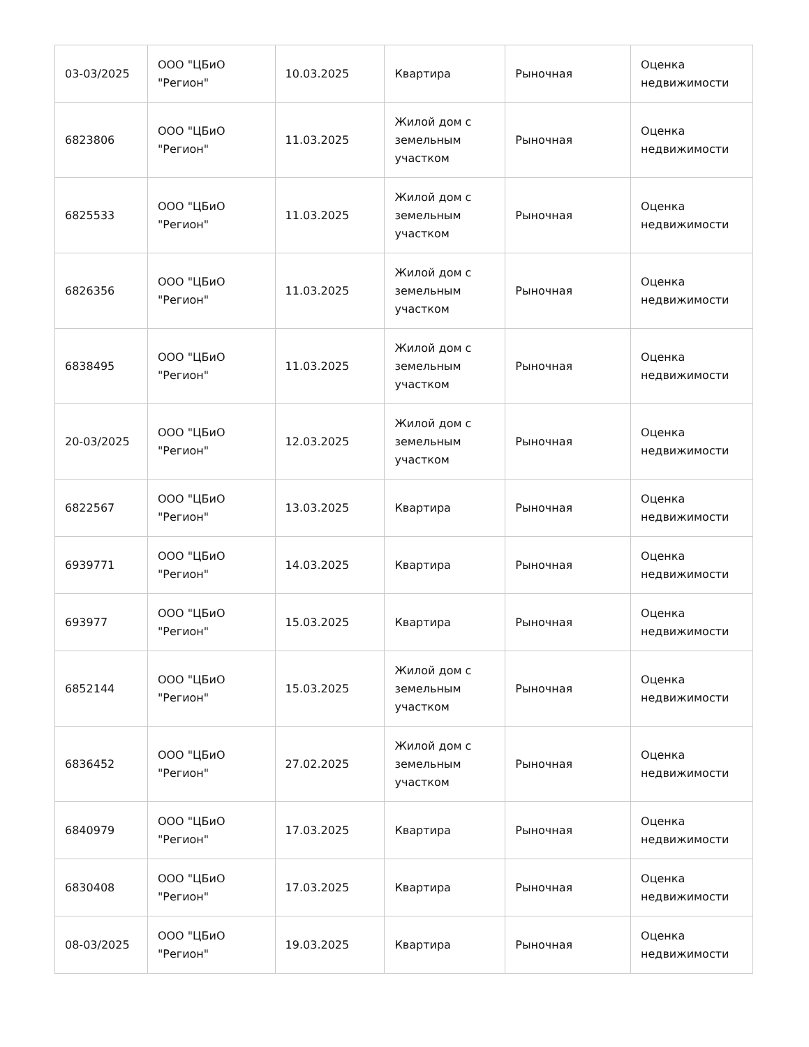| 03-03/2025 | ООО "ЦБиО "Регион" | 10.03.2025 | Квартира | Рыночная | Оценка недвижимости |
| 6823806 | ООО "ЦБиО "Регион" | 11.03.2025 | Жилой дом с земельным участком | Рыночная | Оценка недвижимости |
| 6825533 | ООО "ЦБиО "Регион" | 11.03.2025 | Жилой дом с земельным участком | Рыночная | Оценка недвижимости |
| 6826356 | ООО "ЦБиО "Регион" | 11.03.2025 | Жилой дом с земельным участком | Рыночная | Оценка недвижимости |
| 6838495 | ООО "ЦБиО "Регион" | 11.03.2025 | Жилой дом с земельным участком | Рыночная | Оценка недвижимости |
| 20-03/2025 | ООО "ЦБиО "Регион" | 12.03.2025 | Жилой дом с земельным участком | Рыночная | Оценка недвижимости |
| 6822567 | ООО "ЦБиО "Регион" | 13.03.2025 | Квартира | Рыночная | Оценка недвижимости |
| 6939771 | ООО "ЦБиО "Регион" | 14.03.2025 | Квартира | Рыночная | Оценка недвижимости |
| 693977 | ООО "ЦБиО "Регион" | 15.03.2025 | Квартира | Рыночная | Оценка недвижимости |
| 6852144 | ООО "ЦБиО "Регион" | 15.03.2025 | Жилой дом с земельным участком | Рыночная | Оценка недвижимости |
| 6836452 | ООО "ЦБиО "Регион" | 27.02.2025 | Жилой дом с земельным участком | Рыночная | Оценка недвижимости |
| 6840979 | ООО "ЦБиО "Регион" | 17.03.2025 | Квартира | Рыночная | Оценка недвижимости |
| 6830408 | ООО "ЦБиО "Регион" | 17.03.2025 | Квартира | Рыночная | Оценка недвижимости |
| 08-03/2025 | ООО "ЦБиО "Регион" | 19.03.2025 | Квартира | Рыночная | Оценка недвижимости |